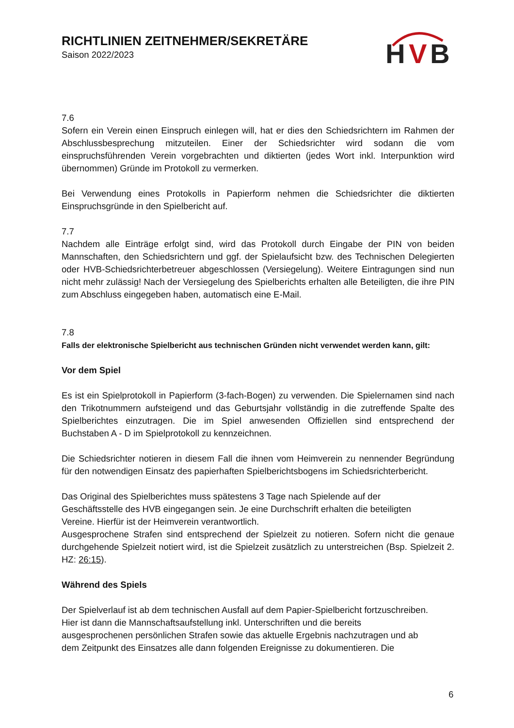H
V
B
RICHTLINIEN ZEITNEHMER/SEKRETÄRE
Saison 2022/2023
7.6
Sofern ein Verein einen Einspruch einlegen will, hat er dies den Schiedsrichtern im Rahmen der Abschlussbesprechung mitzuteilen. Einer der Schiedsrichter wird sodann die vom einspruchsführenden Verein vorgebrachten und diktierten (jedes Wort inkl. Interpunktion wird übernommen) Gründe im Protokoll zu vermerken.
Bei Verwendung eines Protokolls in Papierform nehmen die Schiedsrichter die diktierten Einspruchsgründe in den Spielbericht auf.
7.7
Nachdem alle Einträge erfolgt sind, wird das Protokoll durch Eingabe der PIN von beiden Mannschaften, den Schiedsrichtern und ggf. der Spielaufsicht bzw. des Technischen Delegierten oder HVB-Schiedsrichterbetreuer abgeschlossen (Versiegelung). Weitere Eintragungen sind nun nicht mehr zulässig! Nach der Versiegelung des Spielberichts erhalten alle Beteiligten, die ihre PIN zum Abschluss eingegeben haben, automatisch eine E-Mail.
7.8
Falls der elektronische Spielbericht aus technischen Gründen nicht verwendet werden kann, gilt:
Vor dem Spiel
Es ist ein Spielprotokoll in Papierform (3-fach-Bogen) zu verwenden. Die Spielernamen sind nach den Trikotnummern aufsteigend und das Geburtsjahr vollständig in die zutreffende Spalte des Spielberichtes einzutragen. Die im Spiel anwesenden Offiziellen sind entsprechend der Buchstaben A - D im Spielprotokoll zu kennzeichnen.
Die Schiedsrichter notieren in diesem Fall die ihnen vom Heimverein zu nennender Begründung für den notwendigen Einsatz des papierhaften Spielberichtsbogens im Schiedsrichterbericht.
Das Original des Spielberichtes muss spätestens 3 Tage nach Spielende auf der
Geschäftsstelle des HVB eingegangen sein. Je eine Durchschrift erhalten die beteiligten
Vereine. Hierfür ist der Heimverein verantwortlich.
Ausgesprochene Strafen sind entsprechend der Spielzeit zu notieren. Sofern nicht die genaue durchgehende Spielzeit notiert wird, ist die Spielzeit zusätzlich zu unterstreichen (Bsp. Spielzeit 2. HZ: 26:15).
Während des Spiels
Der Spielverlauf ist ab dem technischen Ausfall auf dem Papier-Spielbericht fortzuschreiben.
Hier ist dann die Mannschaftsaufstellung inkl. Unterschriften und die bereits
ausgesprochenen persönlichen Strafen sowie das aktuelle Ergebnis nachzutragen und ab
dem Zeitpunkt des Einsatzes alle dann folgenden Ereignisse zu dokumentieren. Die
6